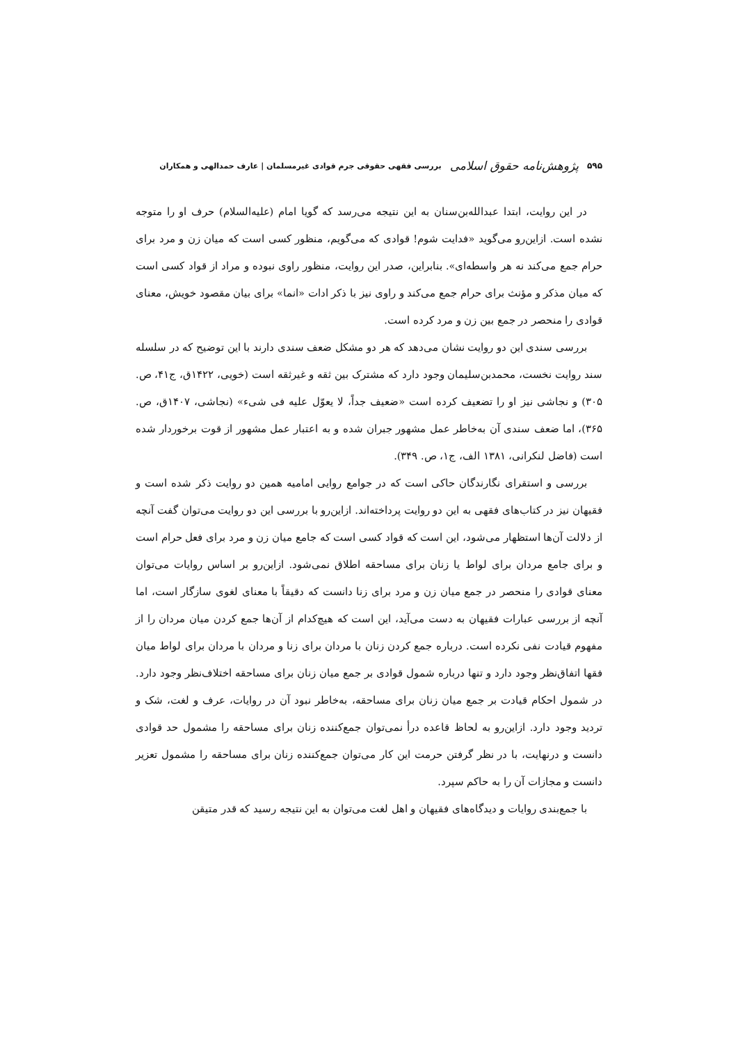۵۹۵ پژوهش‌نامه حقوق اسلامی بررسی فقهی حقوقی جرم قوادی غیرمسلمان | عارف حمدالهی و همکاران
در این روایت، ابتدا عبدالله‌بن‌سنان به این نتیجه می‌رسد که گویا امام (علیه‌السلام) حرف او را متوجه نشده است. ازاین‌رو می‌گوید «فدایت شوم! قوادی که می‌گویم، منظور کسی است که میان زن و مرد برای حرام جمع می‌کند نه هر واسطه‌ای». بنابراین، صدر این روایت، منظور راوی نبوده و مراد از قواد کسی است که میان مذکر و مؤنث برای حرام جمع می‌کند و راوی نیز با ذکر ادات «انما» برای بیان مقصود خویش، معنای قوادی را منحصر در جمع بین زن و مرد کرده است.
بررسی سندی این دو روایت نشان می‌دهد که هر دو مشکل ضعف سندی دارند با این توضیح که در سلسله سند روایت نخست، محمدبن‌سلیمان وجود دارد که مشترک بین ثقه و غیرثقه است (خویی، ۱۴۲۲ق، ج۴۱، ص. ۳۰۵) و نجاشی نیز او را تضعیف کرده است «ضعیف جداً، لا یعوّل علیه فی شیء» (نجاشی، ۱۴۰۷ق، ص. ۳۶۵)، اما ضعف سندی آن به‌خاطر عمل مشهور جبران شده و به اعتبار عمل مشهور از قوت برخوردار شده است (فاضل لنکرانی، ۱۳۸۱ الف، ج۱، ص. ۳۴۹).
بررسی و استقرای نگارندگان حاکی است که در جوامع روایی امامیه همین دو روایت ذکر شده است و فقیهان نیز در کتاب‌های فقهی به این دو روایت پرداخته‌اند. ازاین‌رو با بررسی این دو روایت می‌توان گفت آنچه از دلالت آن‌ها استظهار می‌شود، این است که قواد کسی است که جامع میان زن و مرد برای فعل حرام است و برای جامع مردان برای لواط یا زنان برای مساحقه اطلاق نمی‌شود. ازاین‌رو بر اساس روایات می‌توان معنای قوادی را منحصر در جمع میان زن و مرد برای زنا دانست که دقیقاً با معنای لغوی سازگار است، اما آنچه از بررسی عبارات فقیهان به دست می‌آید، این است که هیچ‌کدام از آن‌ها جمع کردن میان مردان را از مفهوم قیادت نفی نکرده است. درباره جمع کردن زنان با مردان برای زنا و مردان با مردان برای لواط میان فقها اتفاق‌نظر وجود دارد و تنها درباره شمول قوادی بر جمع میان زنان برای مساحقه اختلاف‌نظر وجود دارد. در شمول احکام قیادت بر جمع میان زنان برای مساحقه، به‌خاطر نبود آن در روایات، عرف و لغت، شک و تردید وجود دارد. ازاین‌رو به لحاظ قاعده درأ نمی‌توان جمع‌کننده زنان برای مساحقه را مشمول حد قوادی دانست و درنهایت، با در نظر گرفتن حرمت این کار می‌توان جمع‌کننده زنان برای مساحقه را مشمول تعزیر دانست و مجازات آن را به حاکم سپرد.
با جمع‌بندی روایات و دیدگاه‌های فقیهان و اهل لغت می‌توان به این نتیجه رسید که قدر متیقن